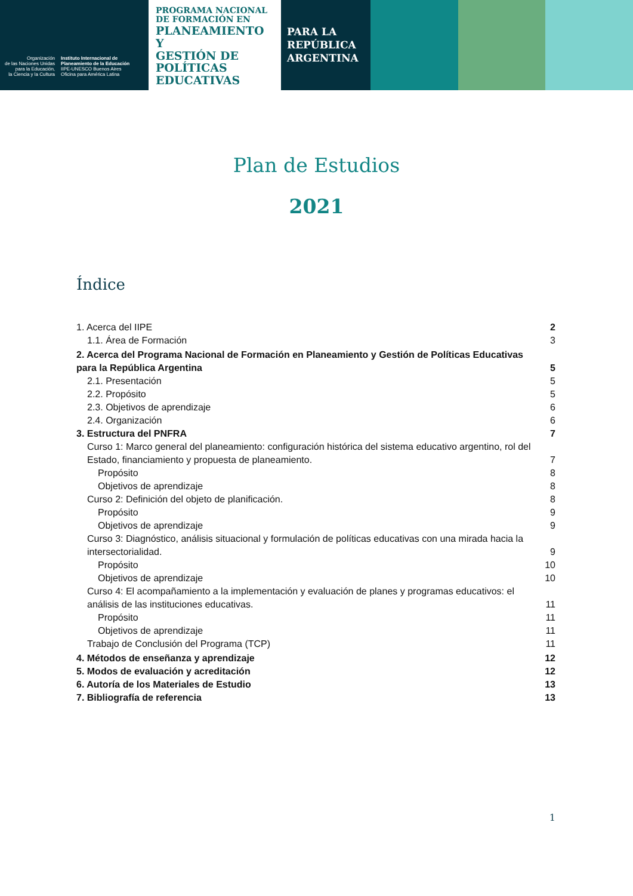Organización
de las Naciones Unidas
para la Educación,
la Ciencia y la Cultura
Instituto Internacional de
Planeamiento de la Educación
IIPE-UNESCO Buenos Aires
Oficina para América Latina
PROGRAMA NACIONAL
DE FORMACIÓN EN
PLANEAMIENTO Y
GESTIÓN DE
POLÍTICAS
EDUCATIVAS
PARA LA
REPÚBLICA
ARGENTINA
Plan de Estudios
2021
Índice
1. Acerca del IIPE 2
1.1. Área de Formación 3
2. Acerca del Programa Nacional de Formación en Planeamiento y Gestión de Políticas Educativas para la República Argentina 5
2.1. Presentación 5
2.2. Propósito 5
2.3. Objetivos de aprendizaje 6
2.4. Organización 6
3. Estructura del PNFRA 7
Curso 1: Marco general del planeamiento: configuración histórica del sistema educativo argentino, rol del Estado, financiamiento y propuesta de planeamiento. 7
Propósito 8
Objetivos de aprendizaje 8
Curso 2: Definición del objeto de planificación. 8
Propósito 9
Objetivos de aprendizaje 9
Curso 3: Diagnóstico, análisis situacional y formulación de políticas educativas con una mirada hacia la intersectorialidad. 9
Propósito 10
Objetivos de aprendizaje 10
Curso 4: El acompañamiento a la implementación y evaluación de planes y programas educativos: el análisis de las instituciones educativas. 11
Propósito 11
Objetivos de aprendizaje 11
Trabajo de Conclusión del Programa (TCP) 11
4. Métodos de enseñanza y aprendizaje 12
5. Modos de evaluación y acreditación 12
6. Autoría de los Materiales de Estudio 13
7. Bibliografía de referencia 13
1